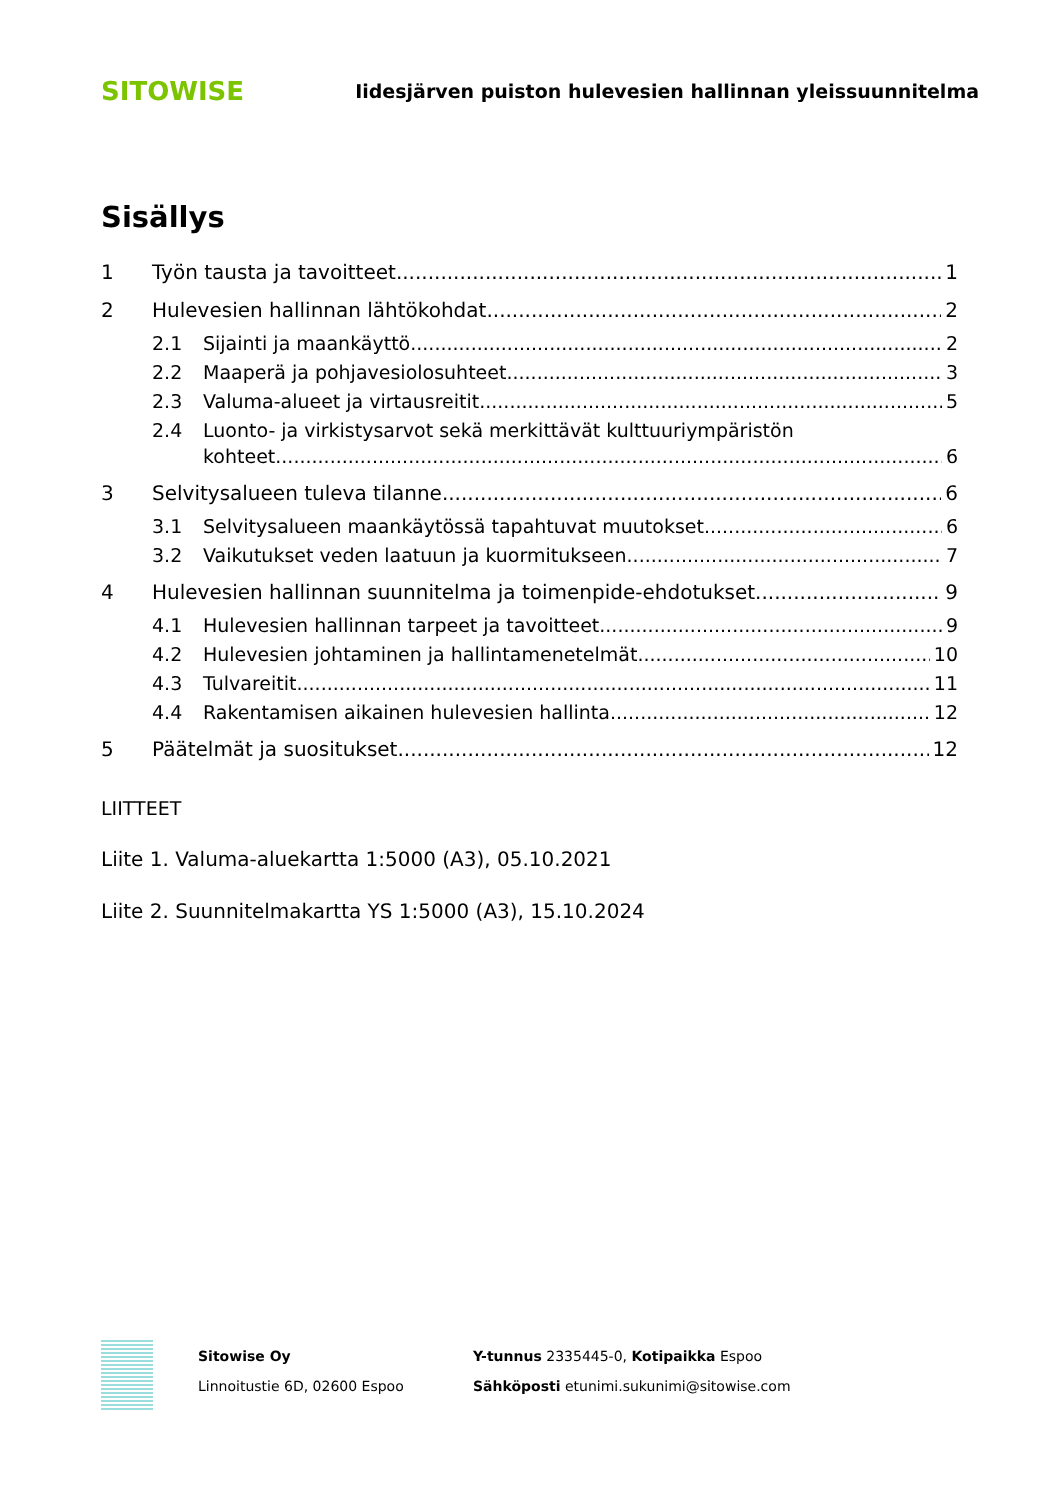SITOWISE Iidesjärven puiston hulevesien hallinnan yleissuunnitelma
Sisällys
1 Työn tausta ja tavoitteet 1
2 Hulevesien hallinnan lähtökohdat 2
2.1 Sijainti ja maankäyttö 2
2.2 Maaperä ja pohjavesiolosuhteet 3
2.3 Valuma-alueet ja virtausreitit 5
2.4 Luonto- ja virkistysarvot sekä merkittävät kulttuuriympäristön
kohteet 6
3 Selvitysalueen tuleva tilanne 6
3.1 Selvitysalueen maankäytössä tapahtuvat muutokset 6
3.2 Vaikutukset veden laatuun ja kuormitukseen 7
4 Hulevesien hallinnan suunnitelma ja toimenpide-ehdotukset 9
4.1 Hulevesien hallinnan tarpeet ja tavoitteet 9
4.2 Hulevesien johtaminen ja hallintamenetelmät 10
4.3 Tulvareitit 11
4.4 Rakentamisen aikainen hulevesien hallinta 12
5 Päätelmät ja suositukset 12
LIITTEET
Liite 1. Valuma-aluekartta 1:5000 (A3), 05.10.2021
Liite 2. Suunnitelmakartta YS 1:5000 (A3), 15.10.2024
Sitowise Oy
Linnoitustie 6D, 02600 Espoo
Y-tunnus 2335445-0, Kotipaikka Espoo
Sähköposti etunimi.sukunimi@sitowise.com